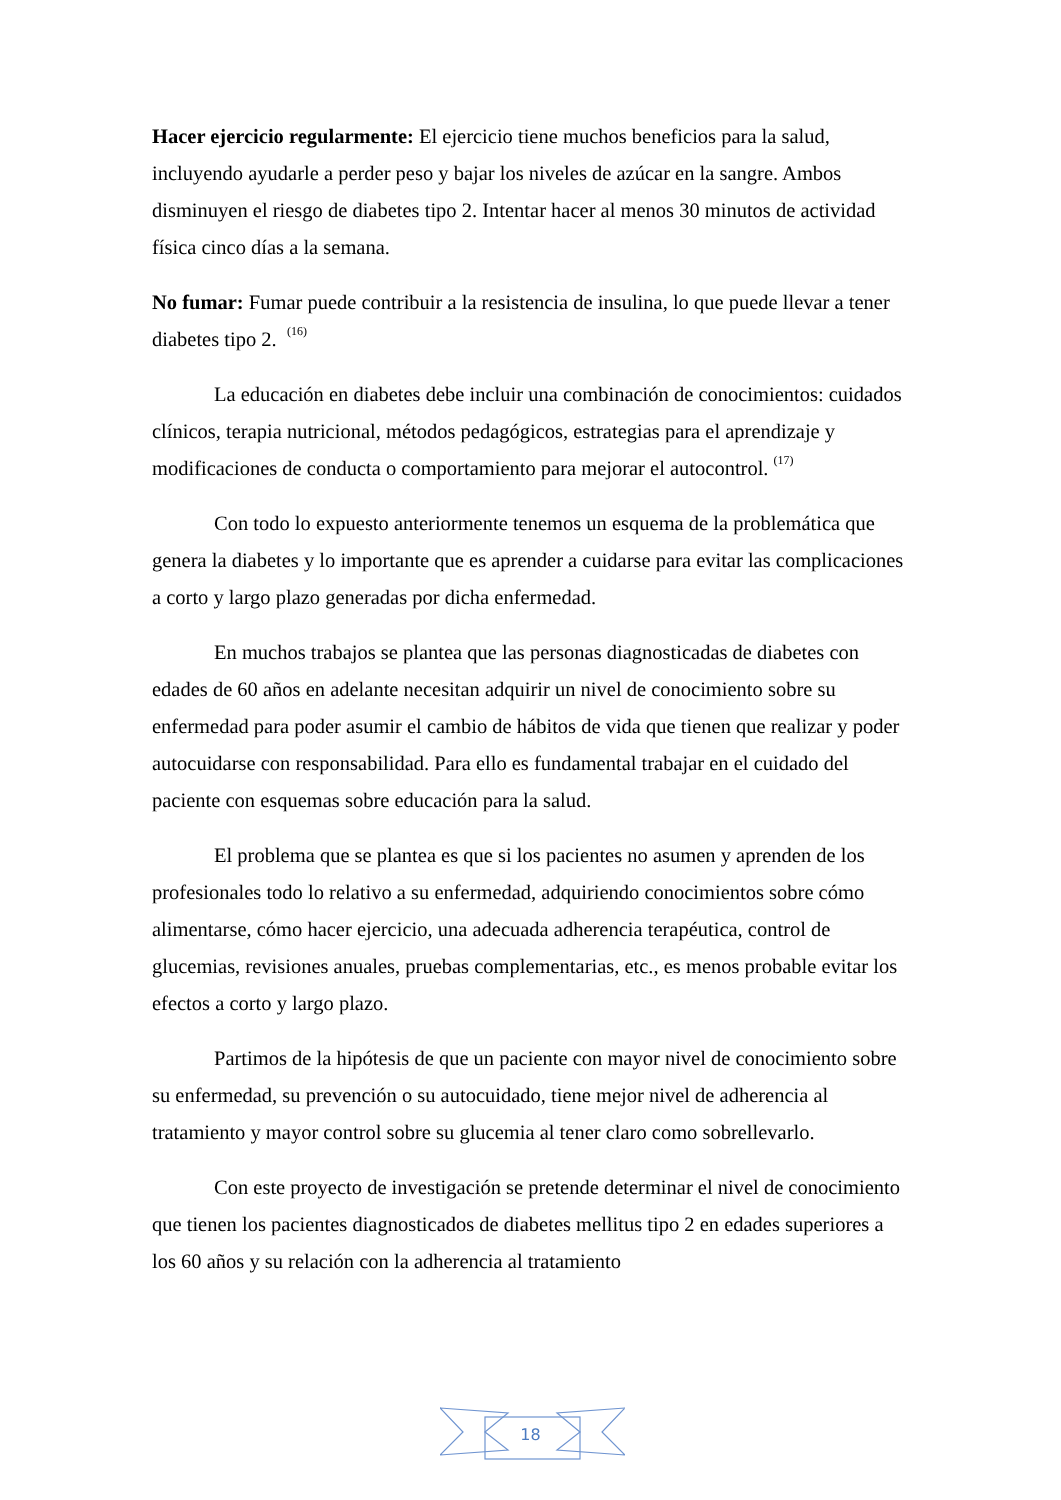Hacer ejercicio regularmente: El ejercicio tiene muchos beneficios para la salud, incluyendo ayudarle a perder peso y bajar los niveles de azúcar en la sangre. Ambos disminuyen el riesgo de diabetes tipo 2. Intentar hacer al menos 30 minutos de actividad física cinco días a la semana.
No fumar: Fumar puede contribuir a la resistencia de insulina, lo que puede llevar a tener diabetes tipo 2. <sup>(16)</sup>
La educación en diabetes debe incluir una combinación de conocimientos: cuidados clínicos, terapia nutricional, métodos pedagógicos, estrategias para el aprendizaje y modificaciones de conducta o comportamiento para mejorar el autocontrol. <sup>(17)</sup>
Con todo lo expuesto anteriormente tenemos un esquema de la problemática que genera la diabetes y lo importante que es aprender a cuidarse para evitar las complicaciones a corto y largo plazo generadas por dicha enfermedad.
En muchos trabajos se plantea que las personas diagnosticadas de diabetes con edades de 60 años en adelante necesitan adquirir un nivel de conocimiento sobre su enfermedad para poder asumir el cambio de hábitos de vida que tienen que realizar y poder autocuidarse con responsabilidad. Para ello es fundamental trabajar en el cuidado del paciente con esquemas sobre educación para la salud.
El problema que se plantea es que si los pacientes no asumen y aprenden de los profesionales todo lo relativo a su enfermedad, adquiriendo conocimientos sobre cómo alimentarse, cómo hacer ejercicio, una adecuada adherencia terapéutica, control de glucemias, revisiones anuales, pruebas complementarias, etc., es menos probable evitar los efectos a corto y largo plazo.
Partimos de la hipótesis de que un paciente con mayor nivel de conocimiento sobre su enfermedad, su prevención o su autocuidado, tiene mejor nivel de adherencia al tratamiento y mayor control sobre su glucemia al tener claro como sobrellevarlo.
Con este proyecto de investigación se pretende determinar el nivel de conocimiento que tienen los pacientes diagnosticados de diabetes mellitus tipo 2 en edades superiores a los 60 años y su relación con la adherencia al tratamiento
18